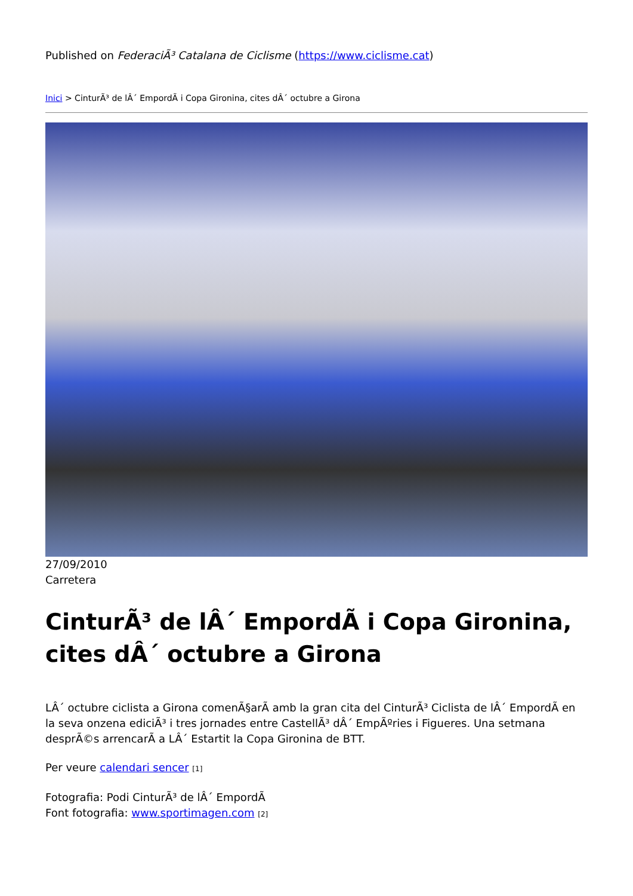Published on FederaciÃ³ Catalana de Ciclisme (https://www.ciclisme.cat)
Inici > CinturÃ³ de lÂ´ EmpordÃ i Copa Gironina, cites dÂ´ octubre a Girona
27/09/2010
Carretera
CinturÃ³ de lÂ´ EmpordÃ i Copa Gironina, cites dÂ´ octubre a Girona
LÂ´ octubre ciclista a Girona comenÃ§arÃ amb la gran cita del CinturÃ³ Ciclista de lÂ´ EmpordÃ en la seva onzena ediciÃ³ i tres jornades entre CastellÃ³ dÂ´ EmpÃºries i Figueres. Una setmana desprÃ©s arrencarÃ a LÂ´ Estartit la Copa Gironina de BTT.
Per veure calendari sencer [1]
Fotografia: Podi CinturÃ³ de lÂ´ EmpordÃ
Font fotografia: www.sportimagen.com [2]